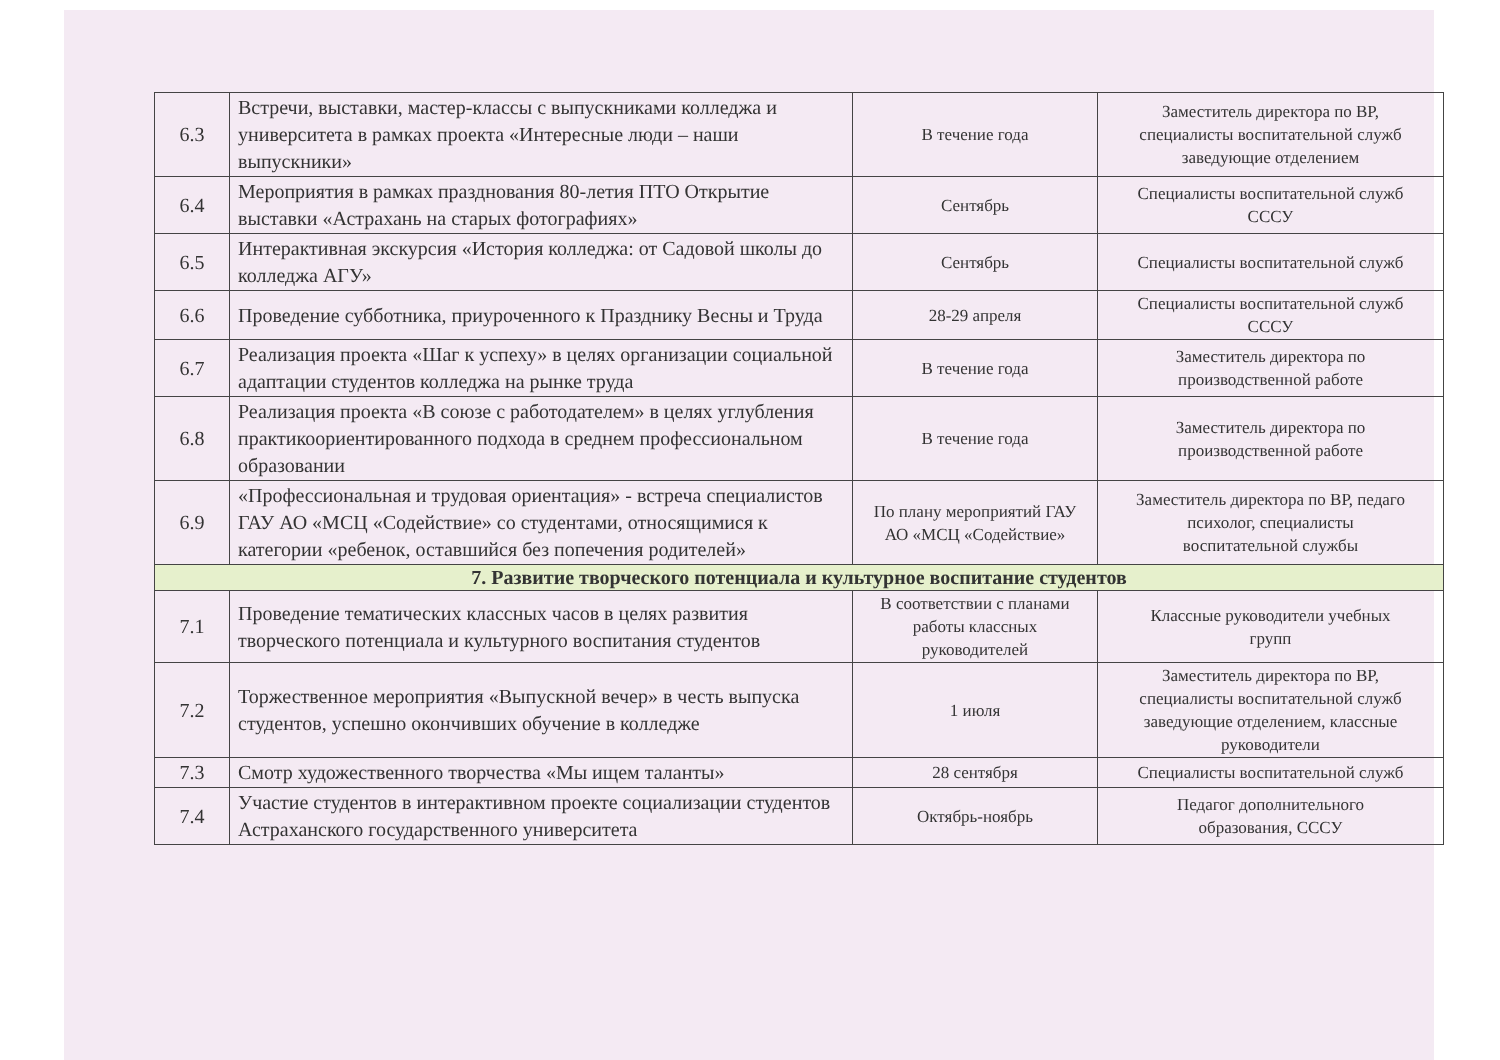| 6.3 | Встречи, выставки, мастер-классы с выпускниками колледжа и университета в рамках проекта «Интересные люди – наши выпускники» | В течение года | Заместитель директора по ВР, специалисты воспитательной служб заведующие отделением |
| 6.4 | Мероприятия в рамках празднования 80-летия ПТО Открытие выставки «Астрахань на старых фотографиях» | Сентябрь | Специалисты воспитательной служб СССУ |
| 6.5 | Интерактивная экскурсия «История колледжа: от Садовой школы до колледжа АГУ» | Сентябрь | Специалисты воспитательной служб |
| 6.6 | Проведение субботника, приуроченного к Празднику Весны и Труда | 28-29 апреля | Специалисты воспитательной служб СССУ |
| 6.7 | Реализация проекта «Шаг к успеху» в целях организации социальной адаптации студентов колледжа на рынке труда | В течение года | Заместитель директора по производственной работе |
| 6.8 | Реализация проекта «В союзе с работодателем» в целях углубления практикоориентированного подхода в среднем профессиональном образовании | В течение года | Заместитель директора по производственной работе |
| 6.9 | «Профессиональная и трудовая ориентация» - встреча специалистов ГАУ АО «МСЦ «Содействие» со студентами, относящимися к категории «ребенок, оставшийся без попечения родителей» | По плану мероприятий ГАУ АО «МСЦ «Содействие» | Заместитель директора по ВР, педаго психолог, специалисты воспитательной службы |
| 7. Развитие творческого потенциала и культурное воспитание студентов | | | |
| 7.1 | Проведение тематических классных часов в целях развития творческого потенциала и культурного воспитания студентов | В соответствии с планами работы классных руководителей | Классные руководители учебных групп |
| 7.2 | Торжественное мероприятия «Выпускной вечер» в честь выпуска студентов, успешно окончивших обучение в колледже | 1 июля | Заместитель директора по ВР, специалисты воспитательной служб заведующие отделением, классные руководители |
| 7.3 | Смотр художественного творчества «Мы ищем таланты» | 28 сентября | Специалисты воспитательной служб |
| 7.4 | Участие студентов в интерактивном проекте социализации студентов Астраханского государственного университета | Октябрь-ноябрь | Педагог дополнительного образования, СССУ |